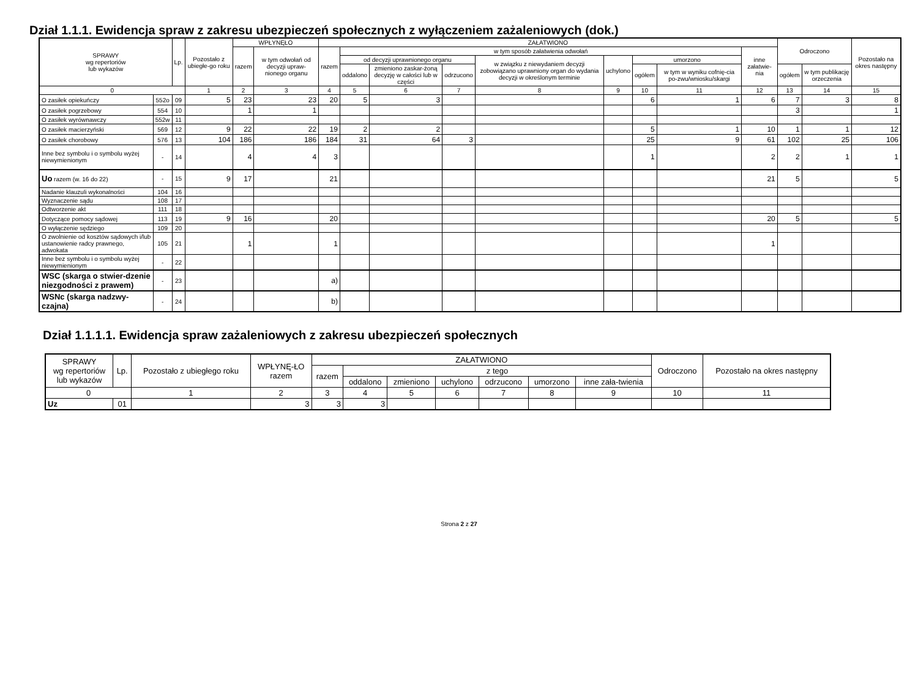Dział 1.1.1. Ewidencja spraw z zakresu ubezpieczeń społecznych z wyłączeniem zażaleniowych (dok.)
| SPRAWY wg repertoriów lub wykazów | | Lp. | Pozostało z ubiegłe-go roku | WPŁYNĘŁO | | ZAŁATWIONO | | | | | | | | | Odroczono | | Pozostało na okres następny |
| --- | --- | --- | --- | --- | --- | --- | --- | --- | --- | --- | --- | --- | --- | --- | --- | --- | --- |
| | | | | razem | w tym odwołań od decyzji upraw-nionego organu | razem | w tym sposób załatwienia odwołań | | | | | | | inne załatwie-nia | | | |
| | | | | | | | od decyzji uprawnionego organu | | | w związku z niewydaniem decyzji zobowiązano uprawniony organ do wydania decyzji w określonym terminie | uchylono | umorzono | | | | | |
| | | | | | | | oddalono | zmieniono zaskar-żoną decyzję w całości lub w części | odrzucono | | | ogółem | w tym w wyniku cofnię-cia po-zwu/wniosku/skargi | | ogółem | w tym publikację orzeczenia | |
| 0 | | | 1 | 2 | 3 | 4 | 5 | 6 | 7 | 8 | 9 | 10 | 11 | 12 | 13 | 14 | 15 |
| O zasiłek opiekuńczy | 552o | 09 | 5 | 23 | 23 | 20 | 5 | 3 | | | | 6 | 1 | 6 | 7 | 3 | 8 |
| O zasiłek pogrzebowy | 554 | 10 | | 1 | 1 | | | | | | | | | | 3 | | 1 |
| O zasiłek wyrównawczy | 552w | 11 | | | | | | | | | | | | | | | |
| O zasiłek macierzyński | 569 | 12 | 9 | 22 | 22 | 19 | 2 | 2 | | | | 5 | 1 | 10 | 1 | 1 | 12 |
| O zasiłek chorobowy | 576 | 13 | 104 | 186 | 186 | 184 | 31 | 64 | 3 | | | 25 | 9 | 61 | 102 | 25 | 106 |
| Inne bez symbolu i o symbolu wyżej niewymienionym | - | 14 | | 4 | 4 | 3 | | | | | | 1 | | 2 | 2 | 1 | 1 |
| Uo razem (w. 16 do 22) | - | 15 | 9 | 17 | | 21 | | | | | | | | 21 | 5 | | 5 |
| Nadanie klauzuli wykonalności | 104 | 16 | | | | | | | | | | | | | | | |
| Wyznaczenie sądu | 108 | 17 | | | | | | | | | | | | | | | |
| Odtworzenie akt | 111 | 18 | | | | | | | | | | | | | | | |
| Dotyczące pomocy sądowej | 113 | 19 | 9 | 16 | | 20 | | | | | | | | 20 | 5 | | 5 |
| O wyłączenie sędziego | 109 | 20 | | | | | | | | | | | | | | | |
| O zwolnienie od kosztów sądowych i/lub ustanowienie radcy prawnego, adwokata | 105 | 21 | | 1 | | 1 | | | | | | | | 1 | | | |
| Inne bez symbolu i o symbolu wyżej niewymienionym | - | 22 | | | | | | | | | | | | | | | |
| WSC (skarga o stwier-dzenie niezgodności z prawem) | - | 23 | | | | a) | | | | | | | | | | | |
| WSNc (skarga nadzwy-czajna) | - | 24 | | | | b) | | | | | | | | | | | |
Dział 1.1.1.1. Ewidencja spraw zażaleniowych z zakresu ubezpieczeń społecznych
| SPRAWY wg repertoriów lub wykazów | Lp. | Pozostało z ubiegłego roku | WPŁYNĘ-ŁO razem | ZAŁATWIONO | | | | | | | Odroczono | Pozostało na okres następny |
| --- | --- | --- | --- | --- | --- | --- | --- | --- | --- | --- | --- | --- |
| | | | | razem | z tego | | | | | | | |
| | | | | | oddalono | zmieniono | uchylono | odrzucono | umorzono | inne zała-twienia | | |
| 0 | | 1 | 2 | 3 | 4 | 5 | 6 | 7 | 8 | 9 | 10 | 11 |
| Uz | 01 | | 3 | 3 | 3 | | | | | | | |
Strona 2 z 27